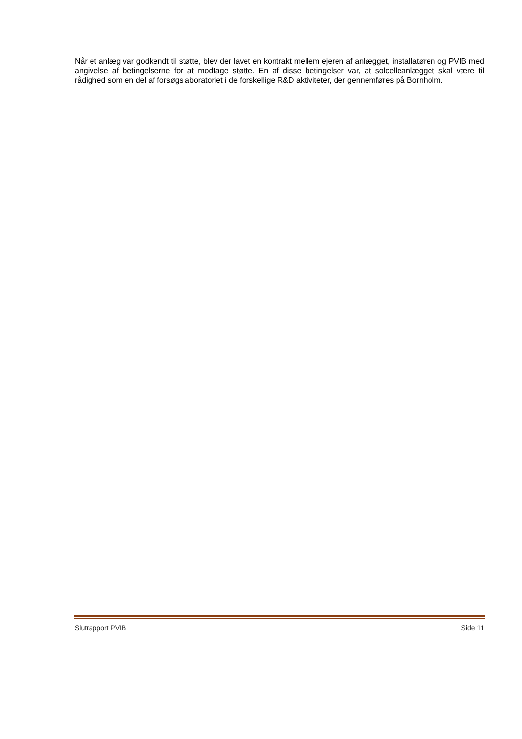Når et anlæg var godkendt til støtte, blev der lavet en kontrakt mellem ejeren af anlægget, installatøren og PVIB med angivelse af betingelserne for at modtage støtte. En af disse betingelser var, at solcelleanlægget skal være til rådighed som en del af forsøgslaboratoriet i de forskellige R&D aktiviteter, der gennemføres på Bornholm.
Slutrapport PVIB Side 11